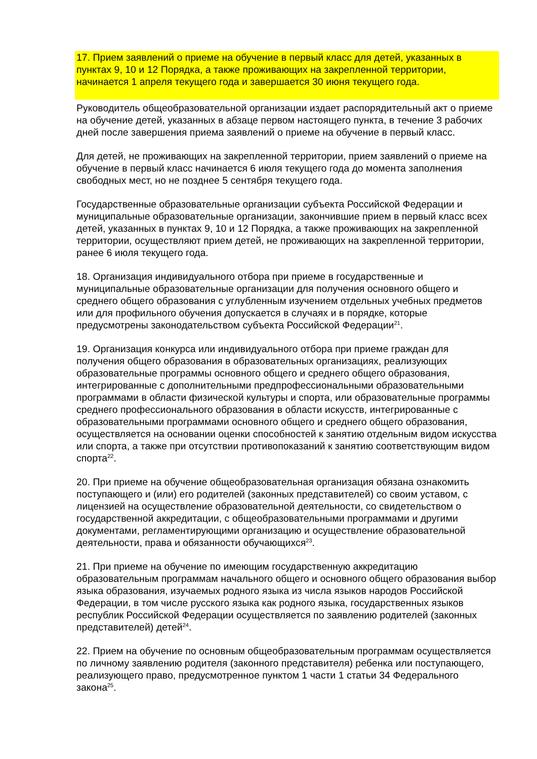17. Прием заявлений о приеме на обучение в первый класс для детей, указанных в пунктах 9, 10 и 12 Порядка, а также проживающих на закрепленной территории, начинается 1 апреля текущего года и завершается 30 июня текущего года.
Руководитель общеобразовательной организации издает распорядительный акт о приеме на обучение детей, указанных в абзаце первом настоящего пункта, в течение 3 рабочих дней после завершения приема заявлений о приеме на обучение в первый класс.
Для детей, не проживающих на закрепленной территории, прием заявлений о приеме на обучение в первый класс начинается 6 июля текущего года до момента заполнения свободных мест, но не позднее 5 сентября текущего года.
Государственные образовательные организации субъекта Российской Федерации и муниципальные образовательные организации, закончившие прием в первый класс всех детей, указанных в пунктах 9, 10 и 12 Порядка, а также проживающих на закрепленной территории, осуществляют прием детей, не проживающих на закрепленной территории, ранее 6 июля текущего года.
18. Организация индивидуального отбора при приеме в государственные и муниципальные образовательные организации для получения основного общего и среднего общего образования с углубленным изучением отдельных учебных предметов или для профильного обучения допускается в случаях и в порядке, которые предусмотрены законодательством субъекта Российской Федерации<sup>21</sup>.
19. Организация конкурса или индивидуального отбора при приеме граждан для получения общего образования в образовательных организациях, реализующих образовательные программы основного общего и среднего общего образования, интегрированные с дополнительными предпрофессиональными образовательными программами в области физической культуры и спорта, или образовательные программы среднего профессионального образования в области искусств, интегрированные с образовательными программами основного общего и среднего общего образования, осуществляется на основании оценки способностей к занятию отдельным видом искусства или спорта, а также при отсутствии противопоказаний к занятию соответствующим видом спорта<sup>22</sup>.
20. При приеме на обучение общеобразовательная организация обязана ознакомить поступающего и (или) его родителей (законных представителей) со своим уставом, с лицензией на осуществление образовательной деятельности, со свидетельством о государственной аккредитации, с общеобразовательными программами и другими документами, регламентирующими организацию и осуществление образовательной деятельности, права и обязанности обучающихся<sup>23</sup>.
21. При приеме на обучение по имеющим государственную аккредитацию образовательным программам начального общего и основного общего образования выбор языка образования, изучаемых родного языка из числа языков народов Российской Федерации, в том числе русского языка как родного языка, государственных языков республик Российской Федерации осуществляется по заявлению родителей (законных представителей) детей<sup>24</sup>.
22. Прием на обучение по основным общеобразовательным программам осуществляется по личному заявлению родителя (законного представителя) ребенка или поступающего, реализующего право, предусмотренное пунктом 1 части 1 статьи 34 Федерального закона<sup>25</sup>.